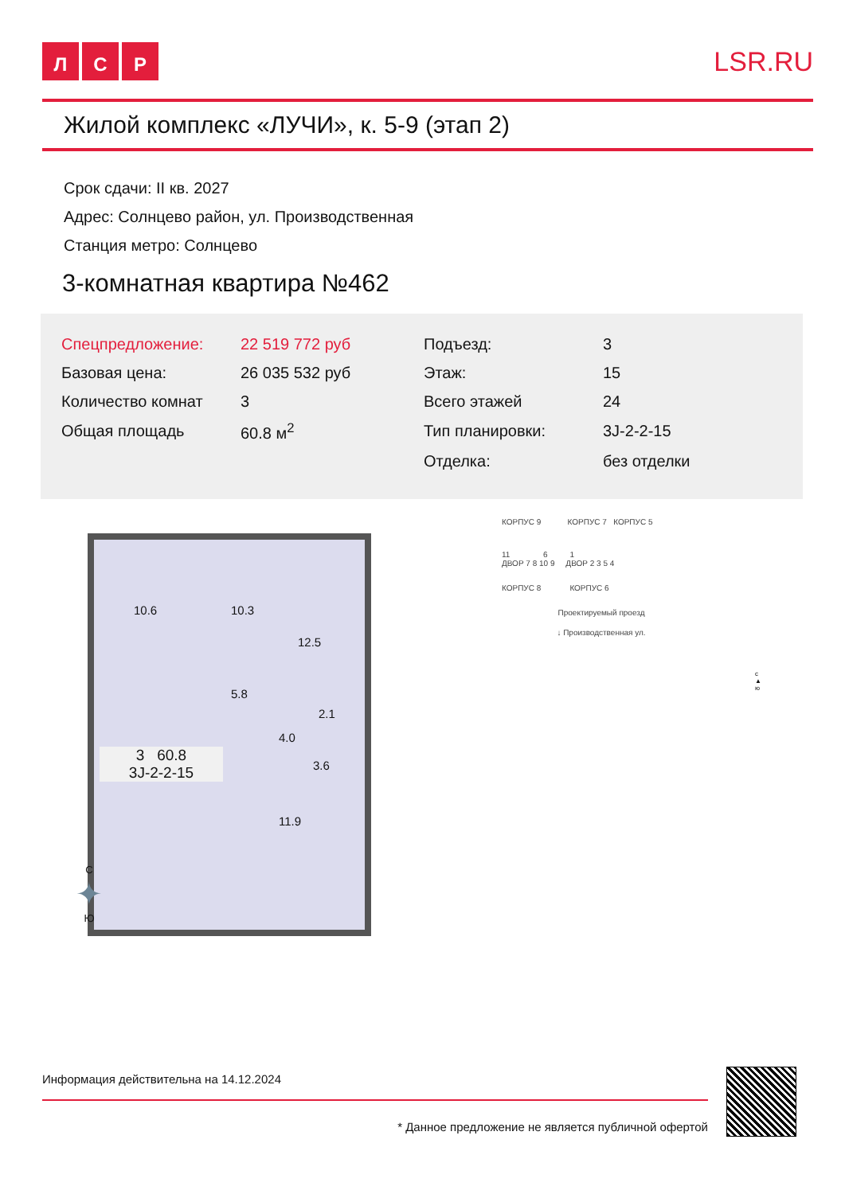Л С Р LSR.RU
Жилой комплекс «ЛУЧИ», к. 5-9 (этап 2)
Срок сдачи: II кв. 2027
Адрес: Солнцево район, ул. Производственная
Станция метро: Солнцево
3-комнатная квартира №462
| Спецпредложение: | 22 519 772 руб | Подъезд: | 3 |
| Базовая цена: | 26 035 532 руб | Этаж: | 15 |
| Количество комнат | 3 | Всего этажей | 24 |
| Общая площадь | 60.8 м<sup>2</sup> | Тип планировки: | 3J-2-2-15 |
| | | Отделка: | без отделки |
10.6 10.3
12.5
5.8
2.1
4.0
3.6
11.9
3 60.8
3J-2-2-15
КОРПУС 9 КОРПУС 7 КОРПУС 5
11 6 1
ДВОР 7 8 10 9 ДВОР 2 3 5 4
КОРПУС 8 КОРПУС 6
Проектируемый проезд
↓ Производственная ул.
с
▲
ю
С
✦
Ю
Информация действительна на 14.12.2024
* Данное предложение не является публичной офертой